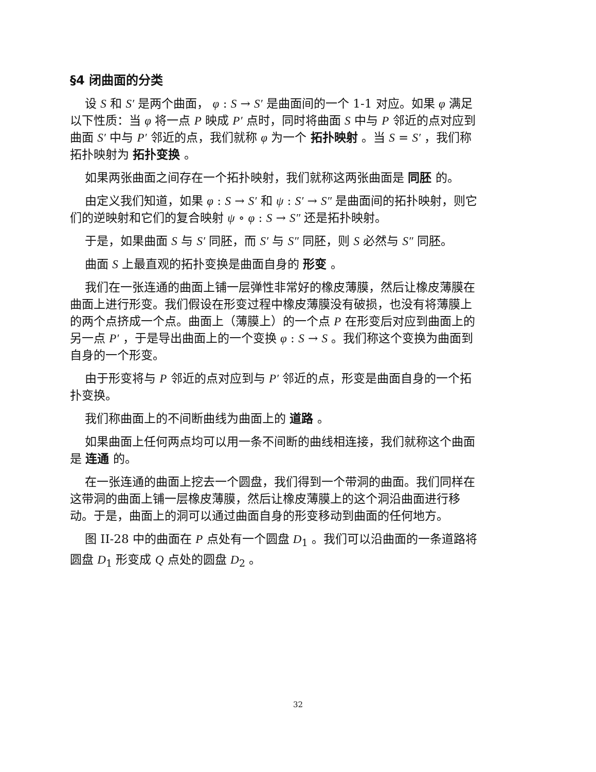§4 闭曲面的分类
设 S 和 S′ 是两个曲面， φ : S → S′ 是曲面间的一个 1-1 对应。如果 φ 满足以下性质：当 φ 将一点 P 映成 P′ 点时，同时将曲面 S 中与 P 邻近的点对应到曲面 S′ 中与 P′ 邻近的点，我们就称 φ 为一个 拓扑映射 。当 S = S′ ，我们称拓扑映射为 拓扑变换 。
如果两张曲面之间存在一个拓扑映射，我们就称这两张曲面是 同胚 的。
由定义我们知道，如果 φ : S → S′ 和 ψ : S′ → S″ 是曲面间的拓扑映射，则它们的逆映射和它们的复合映射 ψ ∘ φ : S → S″ 还是拓扑映射。
于是，如果曲面 S 与 S′ 同胚，而 S′ 与 S″ 同胚，则 S 必然与 S″ 同胚。
曲面 S 上最直观的拓扑变换是曲面自身的 形变 。
我们在一张连通的曲面上铺一层弹性非常好的橡皮薄膜，然后让橡皮薄膜在曲面上进行形变。我们假设在形变过程中橡皮薄膜没有破损，也没有将薄膜上的两个点挤成一个点。曲面上（薄膜上）的一个点 P 在形变后对应到曲面上的另一点 P′ ，于是导出曲面上的一个变换 φ : S → S 。我们称这个变换为曲面到自身的一个形变。
由于形变将与 P 邻近的点对应到与 P′ 邻近的点，形变是曲面自身的一个拓扑变换。
我们称曲面上的不间断曲线为曲面上的 道路 。
如果曲面上任何两点均可以用一条不间断的曲线相连接，我们就称这个曲面是 连通 的。
在一张连通的曲面上挖去一个圆盘，我们得到一个带洞的曲面。我们同样在这带洞的曲面上铺一层橡皮薄膜，然后让橡皮薄膜上的这个洞沿曲面进行移动。于是，曲面上的洞可以通过曲面自身的形变移动到曲面的任何地方。
图 II-28 中的曲面在 P 点处有一个圆盘 D<sub>1</sub> 。我们可以沿曲面的一条道路将圆盘 D<sub>1</sub> 形变成 Q 点处的圆盘 D<sub>2</sub> 。
32